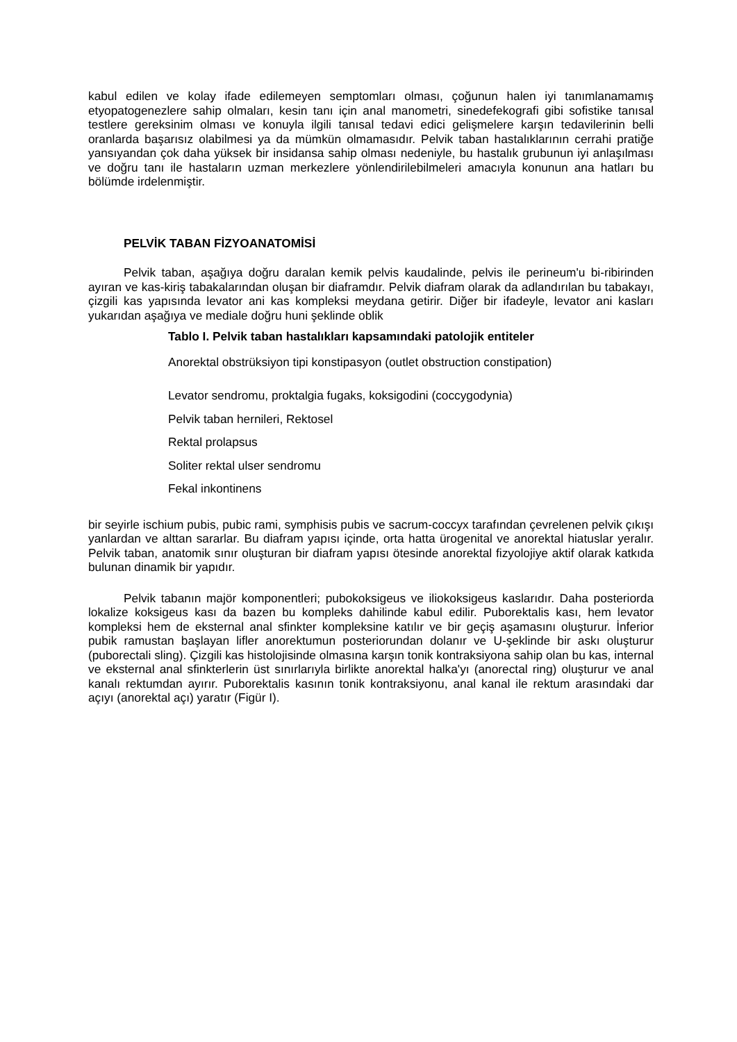kabul edilen ve kolay ifade edilemeyen semptomları olması, çoğunun halen iyi tanımlanamamış etyopatogenezlere sahip olmaları, kesin tanı için anal manometri, sinedefekografi gibi sofistike tanısal testlere gereksinim olması ve konuyla ilgili tanısal tedavi edici gelişmelere karşın tedavilerinin belli oranlarda başarısız olabilmesi ya da mümkün olmamasıdır. Pelvik taban hastalıklarının cerrahi pratiğe yansıyandan çok daha yüksek bir insidansa sahip olması nedeniyle, bu hastalık grubunun iyi anlaşılması ve doğru tanı ile hastaların uzman merkezlere yönlendirilebilmeleri amacıyla konunun ana hatları bu bölümde irdelenmiştir.
PELVİK TABAN FİZYOANATOMİSİ
Pelvik taban, aşağıya doğru daralan kemik pelvis kaudalinde, pelvis ile perineum'u bi-ribirinden ayıran ve kas-kiriş tabakalarından oluşan bir diaframdır. Pelvik diafram olarak da adlandırılan bu tabakayı, çizgili kas yapısında levator ani kas kompleksi meydana getirir. Diğer bir ifadeyle, levator ani kasları yukarıdan aşağıya ve mediale doğru huni şeklinde oblik
| Tablo I. Pelvik taban hastalıkları kapsamındaki patolojik entiteler |
| --- |
| Anorektal obstrüksiyon tipi konstipasyon (outlet obstruction constipation) |
| Levator sendromu, proktalgia fugaks, koksigodini (coccygodynia) |
| Pelvik taban hernileri, Rektosel |
| Rektal prolapsus |
| Soliter rektal ulser sendromu |
| Fekal inkontinens |
bir seyirle ischium pubis, pubic rami, symphisis pubis ve sacrum-coccyx tarafından çevrelenen pelvik çıkışı yanlardan ve alttan sararlar. Bu diafram yapısı içinde, orta hatta ürogenital ve anorektal hiatuslar yeralır. Pelvik taban, anatomik sınır oluşturan bir diafram yapısı ötesinde anorektal fizyolojiye aktif olarak katkıda bulunan dinamik bir yapıdır.
Pelvik tabanın majör komponentleri; pubokoksigeus ve iliokoksigeus kaslarıdır. Daha posteriorda lokalize koksigeus kası da bazen bu kompleks dahilinde kabul edilir. Puborektalis kası, hem levator kompleksi hem de eksternal anal sfinkter kompleksine katılır ve bir geçiş aşamasını oluşturur. İnferior pubik ramustan başlayan lifler anorektumun posteriorundan dolanır ve U-şeklinde bir askı oluşturur (puborectali sling). Çizgili kas histolojisinde olmasına karşın tonik kontraksiyona sahip olan bu kas, internal ve eksternal anal sfinkterlerin üst sınırlarıyla birlikte anorektal halka'yı (anorectal ring) oluşturur ve anal kanalı rektumdan ayırır. Puborektalis kasının tonik kontraksiyonu, anal kanal ile rektum arasındaki dar açıyı (anorektal açı) yaratır (Figür I).